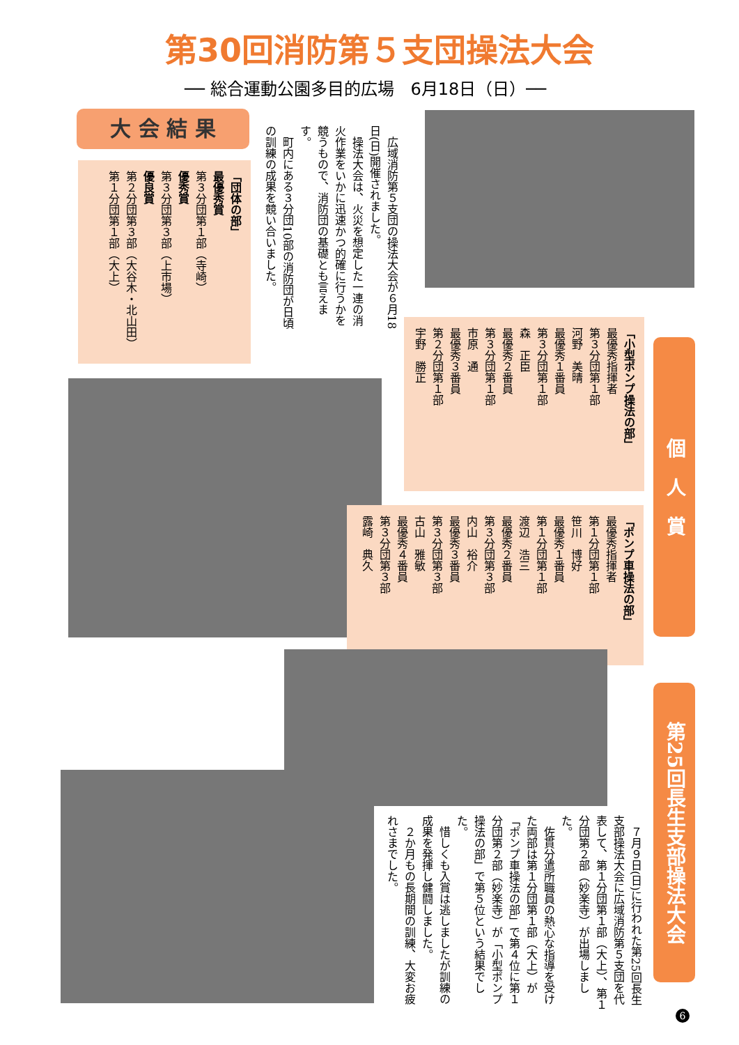第30回消防第５支団操法大会
── 総合運動公園多目的広場　6月18日（日）──
大 会 結 果
　広域消防第５支団の操法大会が６月18日(日)開催されました。
　操法大会は、火災を想定した一連の消火作業をいかに迅速かつ的確に行うかを競うもので、消防団の基礎とも言えます。
　町内にある３分団10部の消防団が日頃の訓練の成果を競い合いました。
「団体の部」
最優秀賞
第３分団第１部（寺崎）
優秀賞
第３分団第３部（上市場）
優良賞
第２分団第３部（大谷木・北山田）
第１分団第１部（大上）
「小型ポンプ操法の部」
最優秀指揮者
第３分団第１部
河野　美晴
最優秀１番員
第３分団第１部
森　正臣
最優秀２番員
第３分団第１部
市原　通
最優秀３番員
第２分団第１部
宇野　勝正
個　人　賞
「ポンプ車操法の部」
最優秀指揮者
第１分団第１部
笹川　博好
最優秀１番員
第１分団第１部
渡辺　浩三
最優秀２番員
第３分団第３部
内山　裕介
最優秀３番員
第３分団第３部
古山　雅敏
最優秀４番員
第３分団第３部
露崎　典久
第25回長生支部操法大会
　７月９日(日)に行われた第25回長生支部操法大会に広域消防第５支団を代表して、第１分団第１部（大上）、第１分団第２部（妙楽寺）が出場しました。
　佐貫分遣所職員の熱心な指導を受けた両部は第１分団第１部（大上）が「ポンプ車操法の部」で第４位に第１分団第２部（妙楽寺）が「小型ポンプ操法の部」で第５位という結果でした。
　惜しくも入賞は逃しましたが訓練の成果を発揮し健闘しました。
　２か月もの長期間の訓練、大変お疲れさまでした。
6